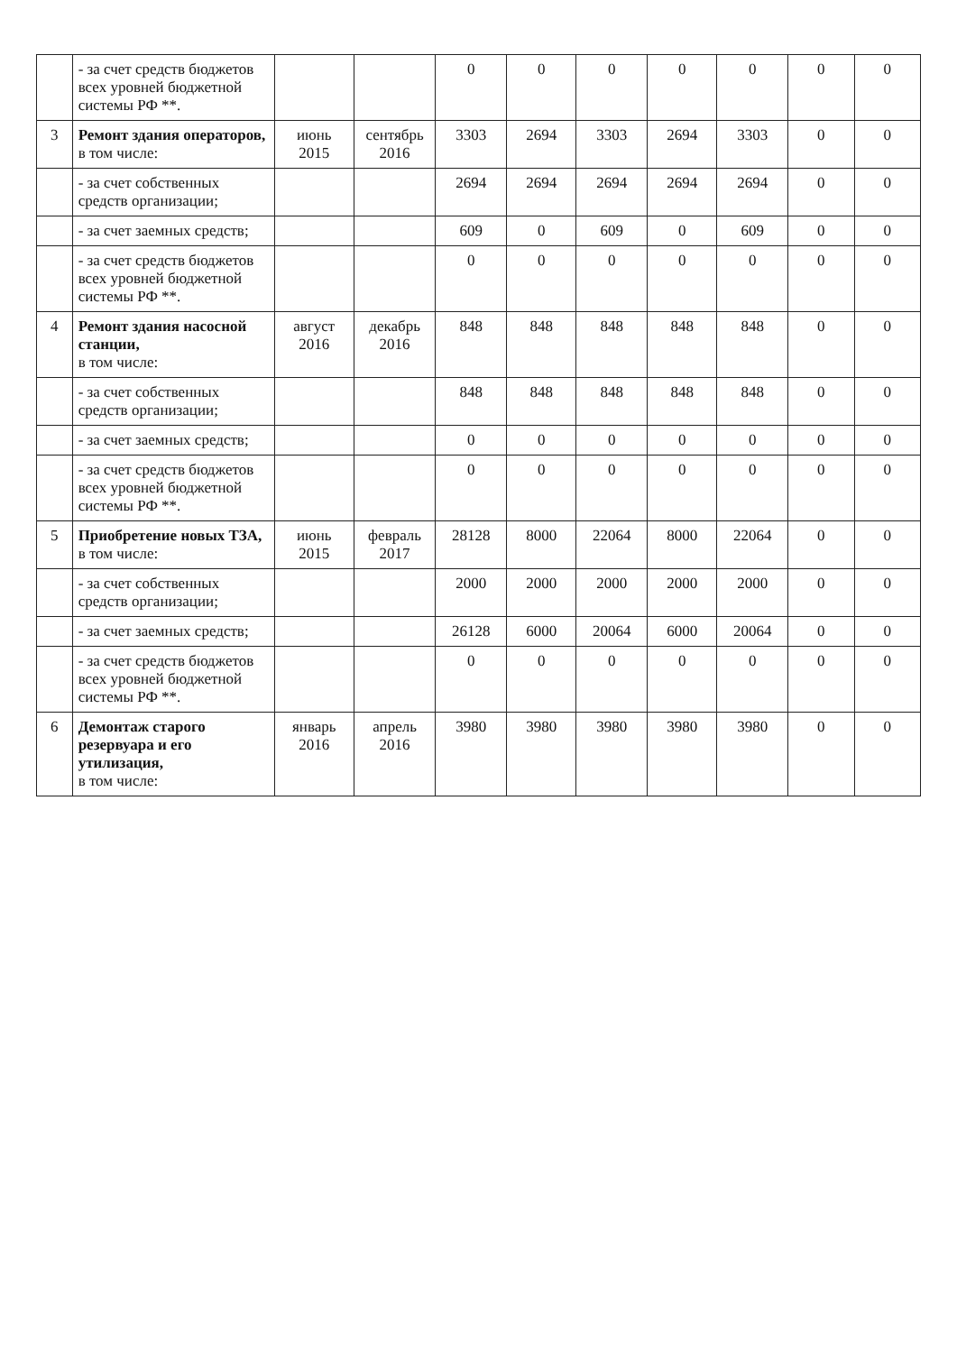| | - за счет средств бюджетов всех уровней бюджетной системы РФ **. | | | 0 | 0 | 0 | 0 | 0 | 0 | 0 |
| 3 | Ремонт здания операторов, в том числе: | июнь 2015 | сентябрь 2016 | 3303 | 2694 | 3303 | 2694 | 3303 | 0 | 0 |
| | - за счет собственных средств организации; | | | 2694 | 2694 | 2694 | 2694 | 2694 | 0 | 0 |
| | - за счет заемных средств; | | | 609 | 0 | 609 | 0 | 609 | 0 | 0 |
| | - за счет средств бюджетов всех уровней бюджетной системы РФ **. | | | 0 | 0 | 0 | 0 | 0 | 0 | 0 |
| 4 | Ремонт здания насосной станции, в том числе: | август 2016 | декабрь 2016 | 848 | 848 | 848 | 848 | 848 | 0 | 0 |
| | - за счет собственных средств организации; | | | 848 | 848 | 848 | 848 | 848 | 0 | 0 |
| | - за счет заемных средств; | | | 0 | 0 | 0 | 0 | 0 | 0 | 0 |
| | - за счет средств бюджетов всех уровней бюджетной системы РФ **. | | | 0 | 0 | 0 | 0 | 0 | 0 | 0 |
| 5 | Приобретение новых ТЗА, в том числе: | июнь 2015 | февраль 2017 | 28128 | 8000 | 22064 | 8000 | 22064 | 0 | 0 |
| | - за счет собственных средств организации; | | | 2000 | 2000 | 2000 | 2000 | 2000 | 0 | 0 |
| | - за счет заемных средств; | | | 26128 | 6000 | 20064 | 6000 | 20064 | 0 | 0 |
| | - за счет средств бюджетов всех уровней бюджетной системы РФ **. | | | 0 | 0 | 0 | 0 | 0 | 0 | 0 |
| 6 | Демонтаж старого резервуара и его утилизация, в том числе: | январь 2016 | апрель 2016 | 3980 | 3980 | 3980 | 3980 | 3980 | 0 | 0 |